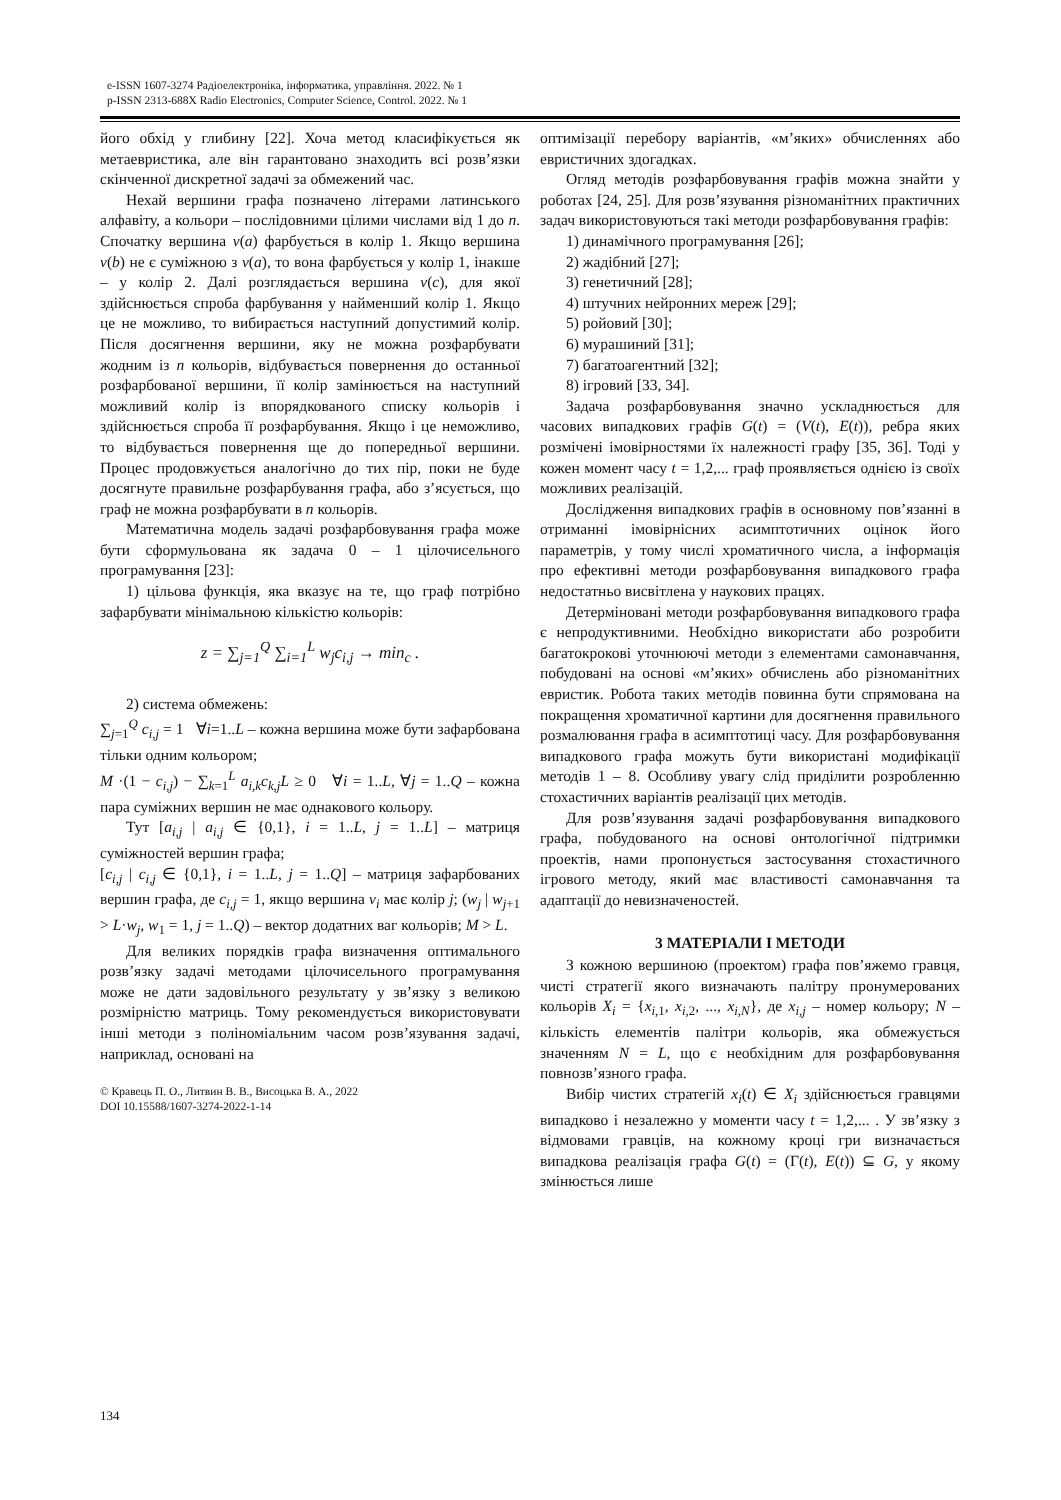e-ISSN 1607-3274 Радіоелектроніка, інформатика, управління. 2022. № 1
p-ISSN 2313-688X Radio Electronics, Computer Science, Control. 2022. № 1
його обхід у глибину [22]. Хоча метод класифікується як метаевристика, але він гарантовано знаходить всі розв’язки скінченної дискретної задачі за обмежений час.
Нехай вершини графа позначено літерами латинського алфавіту, а кольори – послідовними цілими числами від 1 до n. Спочатку вершина v(a) фарбується в колір 1. Якщо вершина v(b) не є суміжною з v(a), то вона фарбується у колір 1, інакше – у колір 2. Далі розглядається вершина v(c), для якої здійснюється спроба фарбування у найменший колір 1. Якщо це не можливо, то вибирається наступний допустимий колір. Після досягнення вершини, яку не можна розфарбувати жодним із n кольорів, відбувається повернення до останньої розфарбованої вершини, її колір замінюється на наступний можливий колір із впорядкованого списку кольорів і здійснюється спроба її розфарбування. Якщо і це неможливо, то відбувається повернення ще до попередньої вершини. Процес продовжується аналогічно до тих пір, поки не буде досягнуте правильне розфарбування графа, або з’ясується, що граф не можна розфарбувати в n кольорів.
Математична модель задачі розфарбовування графа може бути сформульована як задача 0 – 1 цілочисельного програмування [23]:
1) цільова функція, яка вказує на те, що граф потрібно зафарбувати мінімальною кількістю кольорів:
z = ∑<sub>j=1</sub><sup>Q</sup> ∑<sub>i=1</sub><sup>L</sup> w<sub>j</sub>c<sub>i,j</sub> → min<sub>c</sub> .
2) система обмежень:
∑<sub>j=1</sub><sup>Q</sup> c<sub>i,j</sub> = 1 ∀i=1..L – кожна вершина може бути зафарбована тільки одним кольором;
M ·(1 − c<sub>i,j</sub>) − ∑<sub>k=1</sub><sup>L</sup> a<sub>i,k</sub>c<sub>k,j</sub>L ≥ 0 ∀i = 1..L, ∀j = 1..Q – кожна пара суміжних вершин не має однакового кольору.
Тут [a<sub>i,j</sub> | a<sub>i,j</sub> ∈ {0,1}, i = 1..L, j = 1..L] – матриця суміжностей вершин графа;
[c<sub>i,j</sub> | c<sub>i,j</sub> ∈ {0,1}, i = 1..L, j = 1..Q] – матриця зафарбованих вершин графа, де c<sub>i,j</sub> = 1, якщо вершина v<sub>i</sub> має колір j; (w<sub>j</sub> | w<sub>j+1</sub> > L·w<sub>j</sub>, w<sub>1</sub> = 1, j = 1..Q) – вектор додатних ваг кольорів; M > L.
Для великих порядків графа визначення оптимального розв’язку задачі методами цілочисельного програмування може не дати задовільного результату у зв’язку з великою розмірністю матриць. Тому рекомендується використовувати інші методи з поліноміальним часом розв’язування задачі, наприклад, основані на
© Кравець П. О., Литвин В. В., Висоцька В. А., 2022
DOI 10.15588/1607-3274-2022-1-14
оптимізації перебору варіантів, «м’яких» обчисленнях або евристичних здогадках.
Огляд методів розфарбовування графів можна знайти у роботах [24, 25]. Для розв’язування різноманітних практичних задач використовуються такі методи розфарбовування графів:
1) динамічного програмування [26];
2) жадібний [27];
3) генетичний [28];
4) штучних нейронних мереж [29];
5) ройовий [30];
6) мурашиний [31];
7) багатоагентний [32];
8) ігровий [33, 34].
Задача розфарбовування значно ускладнюється для часових випадкових графів G(t) = (V(t), E(t)), ребра яких розмічені імовірностями їх належності графу [35, 36]. Тоді у кожен момент часу t = 1,2,... граф проявляється однією із своїх можливих реалізацій.
Дослідження випадкових графів в основному пов’язанні в отриманні імовірнісних асимптотичних оцінок його параметрів, у тому числі хроматичного числа, а інформація про ефективні методи розфарбовування випадкового графа недостатньо висвітлена у наукових працях.
Детерміновані методи розфарбовування випадкового графа є непродуктивними. Необхідно використати або розробити багатокрокові уточнюючі методи з елементами самонавчання, побудовані на основі «м’яких» обчислень або різноманітних евристик. Робота таких методів повинна бути спрямована на покращення хроматичної картини для досягнення правильного розмалювання графа в асимптотиці часу. Для розфарбовування випадкового графа можуть бути використані модифікації методів 1 – 8. Особливу увагу слід приділити розробленню стохастичних варіантів реалізації цих методів.
Для розв’язування задачі розфарбовування випадкового графа, побудованого на основі онтологічної підтримки проектів, нами пропонується застосування стохастичного ігрового методу, який має властивості самонавчання та адаптації до невизначеностей.
3 МАТЕРІАЛИ І МЕТОДИ
З кожною вершиною (проектом) графа пов’яжемо гравця, чисті стратегії якого визначають палітру пронумерованих кольорів X<sub>i</sub> = {x<sub>i,1</sub>, x<sub>i,2</sub>, ..., x<sub>i,N</sub>}, де x<sub>i,j</sub> – номер кольору; N – кількість елементів палітри кольорів, яка обмежується значенням N = L, що є необхідним для розфарбовування повнозв’язного графа.
Вибір чистих стратегій x<sub>i</sub>(t) ∈ X<sub>i</sub> здійснюється гравцями випадково і незалежно у моменти часу t = 1,2,... . У зв’язку з відмовами гравців, на кожному кроці гри визначається випадкова реалізація графа G(t) = (Γ(t), E(t)) ⊆ G, у якому змінюється лише
134